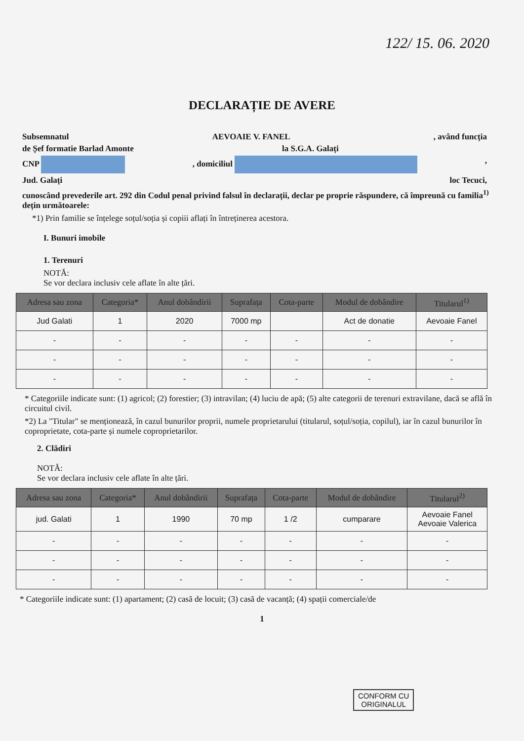122/ 15. 06. 2020
DECLARAȚIE DE AVERE
Subsemnatul AEVOAIE V. FANEL, având funcția
de Șef formatie Barlad Amonte la S.G.A. Galați
CNP , domiciliul ,
Jud. Galați loc Tecuci,
cunoscând prevederile art. 292 din Codul penal privind falsul în declarații, declar pe proprie răspundere, că împreună cu familia<sup>1)</sup> dețin următoarele:
*1) Prin familie se înțelege soțul/soția și copiii aflați în întreținerea acestora.
I. Bunuri imobile
1. Terenuri
NOTĂ:
Se vor declara inclusiv cele aflate în alte țări.
| Adresa sau zona | Categoria* | Anul dobândirii | Suprafața | Cota-parte | Modul de dobândire | Titularul<sup>1)</sup> |
| --- | --- | --- | --- | --- | --- | --- |
| Jud Galati | 1 | 2020 | 7000 mp | | Act de donatie | Aevoaie Fanel |
| - | - | - | - | - | - | - |
| - | - | - | - | - | - | - |
| - | - | - | - | - | - | - |
* Categoriile indicate sunt: (1) agricol; (2) forestier; (3) intravilan; (4) luciu de apă; (5) alte categorii de terenuri extravilane, dacă se află în circuitul civil.
*2) La "Titular" se menționează, în cazul bunurilor proprii, numele proprietarului (titularul, soțul/soția, copilul), iar în cazul bunurilor în coproprietate, cota-parte și numele coproprietarilor.
2. Clădiri
NOTĂ:
Se vor declara inclusiv cele aflate în alte țări.
| Adresa sau zona | Categoria* | Anul dobândirii | Suprafața | Cota-parte | Modul de dobândire | Titularul<sup>2)</sup> |
| --- | --- | --- | --- | --- | --- | --- |
| jud. Galati | 1 | 1990 | 70 mp | 1 /2 | cumparare | Aevoaie Fanel Aevoaie Valerica |
| - | - | - | - | - | - | - |
| - | - | - | - | - | - | - |
| - | - | - | - | - | - | - |
* Categoriile indicate sunt: (1) apartament; (2) casă de locuit; (3) casă de vacanță; (4) spații comerciale/de
1
CONFORM CU
ORIGINALUL